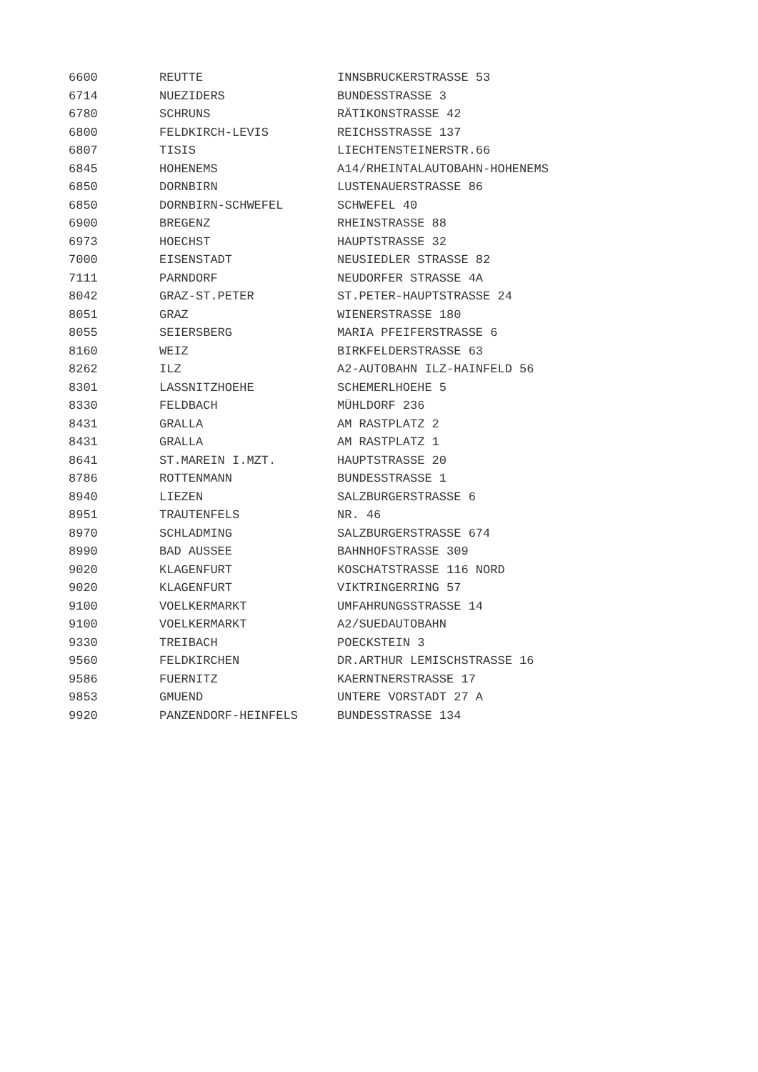| 6600 | REUTTE | INNSBRUCKERSTRASSE 53 |
| 6714 | NUEZIDERS | BUNDESSTRASSE 3 |
| 6780 | SCHRUNS | RÄTIKONSTRASSE 42 |
| 6800 | FELDKIRCH-LEVIS | REICHSSTRASSE 137 |
| 6807 | TISIS | LIECHTENSTEINERSTR.66 |
| 6845 | HOHENEMS | A14/RHEINTALAUTOBAHN-HOHENEMS |
| 6850 | DORNBIRN | LUSTENAUERSTRASSE 86 |
| 6850 | DORNBIRN-SCHWEFEL | SCHWEFEL 40 |
| 6900 | BREGENZ | RHEINSTRASSE 88 |
| 6973 | HOECHST | HAUPTSTRASSE 32 |
| 7000 | EISENSTADT | NEUSIEDLER STRASSE 82 |
| 7111 | PARNDORF | NEUDORFER STRASSE 4A |
| 8042 | GRAZ-ST.PETER | ST.PETER-HAUPTSTRASSE 24 |
| 8051 | GRAZ | WIENERSTRASSE 180 |
| 8055 | SEIERSBERG | MARIA PFEIFERSTRASSE 6 |
| 8160 | WEIZ | BIRKFELDERSTRASSE 63 |
| 8262 | ILZ | A2-AUTOBAHN ILZ-HAINFELD 56 |
| 8301 | LASSNITZHOEHE | SCHEMERLHOEHE 5 |
| 8330 | FELDBACH | MÜHLDORF 236 |
| 8431 | GRALLA | AM RASTPLATZ 2 |
| 8431 | GRALLA | AM RASTPLATZ 1 |
| 8641 | ST.MAREIN I.MZT. | HAUPTSTRASSE 20 |
| 8786 | ROTTENMANN | BUNDESSTRASSE 1 |
| 8940 | LIEZEN | SALZBURGERSTRASSE 6 |
| 8951 | TRAUTENFELS | NR. 46 |
| 8970 | SCHLADMING | SALZBURGERSTRASSE 674 |
| 8990 | BAD AUSSEE | BAHNHOFSTRASSE 309 |
| 9020 | KLAGENFURT | KOSCHATSTRASSE 116 NORD |
| 9020 | KLAGENFURT | VIKTRINGERRING 57 |
| 9100 | VOELKERMARKT | UMFAHRUNGSSTRASSE 14 |
| 9100 | VOELKERMARKT | A2/SUEDAUTOBAHN |
| 9330 | TREIBACH | POECKSTEIN 3 |
| 9560 | FELDKIRCHEN | DR.ARTHUR LEMISCHSTRASSE 16 |
| 9586 | FUERNITZ | KAERNTNERSTRASSE 17 |
| 9853 | GMUEND | UNTERE VORSTADT 27 A |
| 9920 | PANZENDORF-HEINFELS | BUNDESSTRASSE 134 |